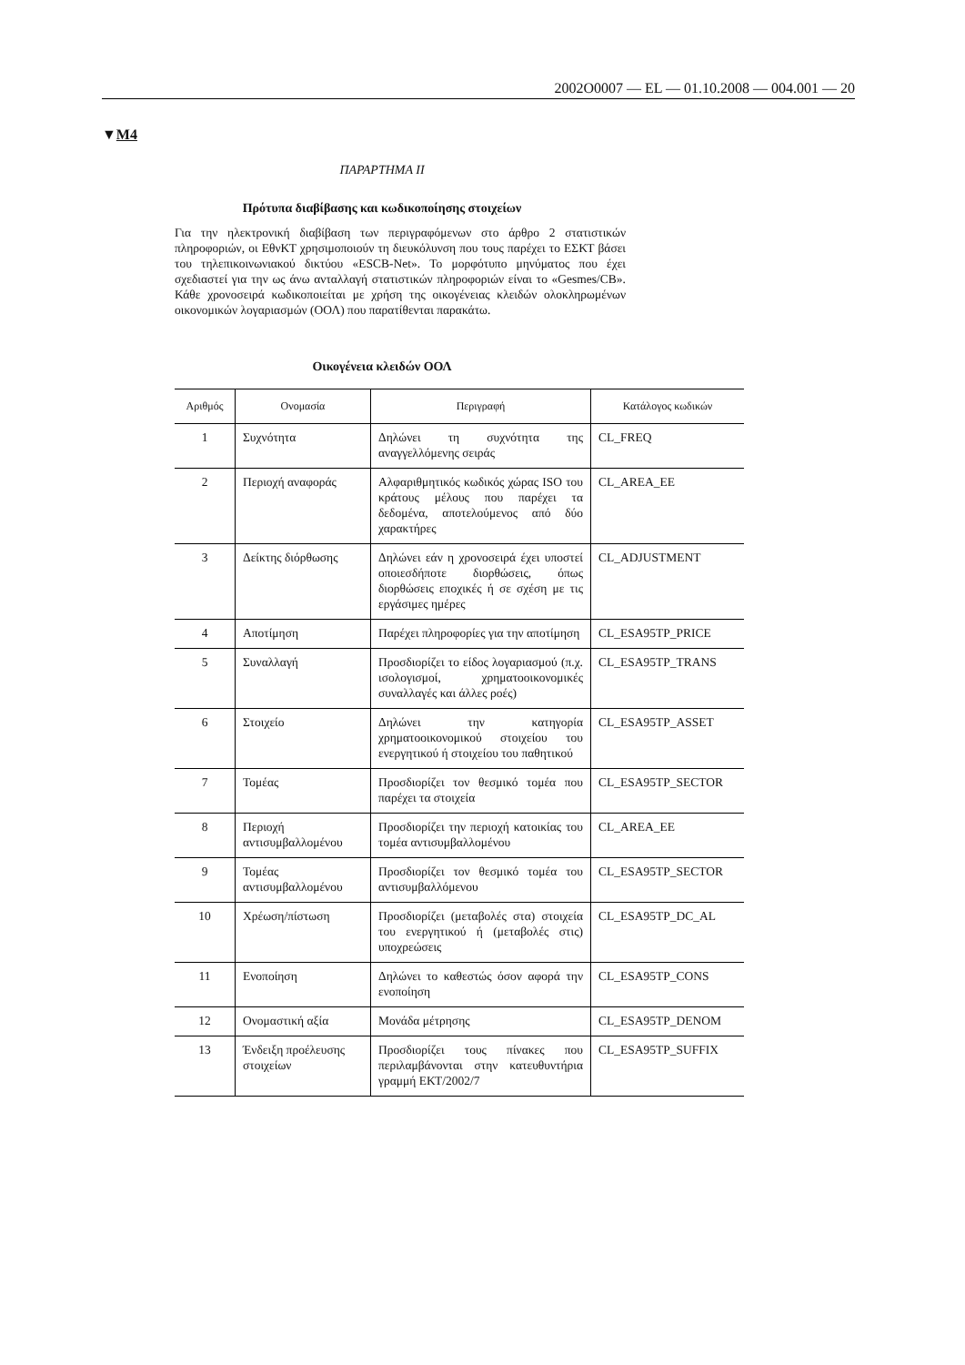2002O0007 — EL — 01.10.2008 — 004.001 — 20
▼M4
ΠΑΡΑΡΤΗΜΑ ΙΙ
Πρότυπα διαβίβασης και κωδικοποίησης στοιχείων
Για την ηλεκτρονική διαβίβαση των περιγραφόμενων στο άρθρο 2 στατιστικών πληροφοριών, οι ΕθνΚΤ χρησιμοποιούν τη διευκόλυνση που τους παρέχει το ΕΣΚΤ βάσει του τηλεπικοινωνιακού δικτύου «ESCB-Net». Το μορφότυπο μηνύματος που έχει σχεδιαστεί για την ως άνω ανταλλαγή στατιστικών πληροφοριών είναι το «Gesmes/CB». Κάθε χρονοσειρά κωδικοποιείται με χρήση της οικογένειας κλειδών ολοκληρωμένων οικονομικών λογαριασμών (ΟΟΛ) που παρατίθενται παρακάτω.
Οικογένεια κλειδών ΟΟΛ
| Αριθμός | Ονομασία | Περιγραφή | Κατάλογος κωδικών |
| --- | --- | --- | --- |
| 1 | Συχνότητα | Δηλώνει τη συχνότητα της αναγγελλόμενης σειράς | CL_FREQ |
| 2 | Περιοχή αναφοράς | Αλφαριθμητικός κωδικός χώρας ISO του κράτους μέλους που παρέχει τα δεδομένα, αποτελούμενος από δύο χαρακτήρες | CL_AREA_EE |
| 3 | Δείκτης διόρθωσης | Δηλώνει εάν η χρονοσειρά έχει υποστεί οποιεσδήποτε διορθώσεις, όπως διορθώσεις εποχικές ή σε σχέση με τις εργάσιμες ημέρες | CL_ADJUSTMENT |
| 4 | Αποτίμηση | Παρέχει πληροφορίες για την αποτίμηση | CL_ESA95TP_PRICE |
| 5 | Συναλλαγή | Προσδιορίζει το είδος λογαριασμού (π.χ. ισολογισμοί, χρηματοοικονομικές συναλλαγές και άλλες ροές) | CL_ESA95TP_TRANS |
| 6 | Στοιχείο | Δηλώνει την κατηγορία χρηματοοικονομικού στοιχείου του ενεργητικού ή στοιχείου του παθητικού | CL_ESA95TP_ASSET |
| 7 | Τομέας | Προσδιορίζει τον θεσμικό τομέα που παρέχει τα στοιχεία | CL_ESA95TP_SECTOR |
| 8 | Περιοχή αντισυμβαλλομένου | Προσδιορίζει την περιοχή κατοικίας του τομέα αντισυμβαλλομένου | CL_AREA_EE |
| 9 | Τομέας αντισυμβαλλομένου | Προσδιορίζει τον θεσμικό τομέα του αντισυμβαλλόμενου | CL_ESA95TP_SECTOR |
| 10 | Χρέωση/πίστωση | Προσδιορίζει (μεταβολές στα) στοιχεία του ενεργητικού ή (μεταβολές στις) υποχρεώσεις | CL_ESA95TP_DC_AL |
| 11 | Ενοποίηση | Δηλώνει το καθεστώς όσον αφορά την ενοποίηση | CL_ESA95TP_CONS |
| 12 | Ονομαστική αξία | Μονάδα μέτρησης | CL_ESA95TP_DENOM |
| 13 | Ένδειξη προέλευσης στοιχείων | Προσδιορίζει τους πίνακες που περιλαμβάνονται στην κατευθυντήρια γραμμή ΕΚΤ/2002/7 | CL_ESA95TP_SUFFIX |